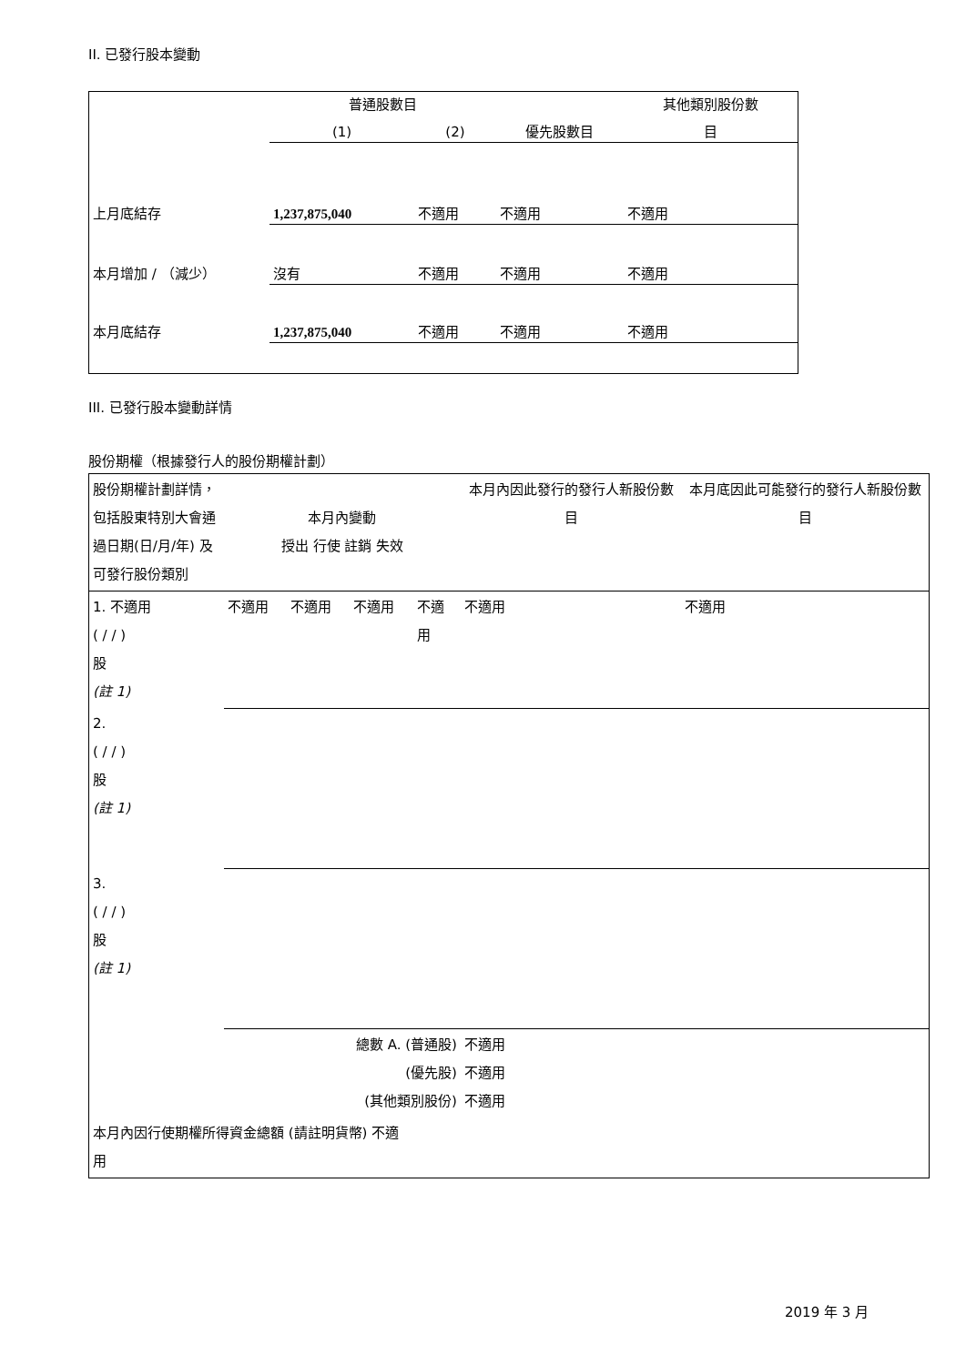II. 已發行股本變動
| | 普通股數目 | | | 其他類別股份數 |
| --- | --- | --- | --- | --- |
| | (1) | (2) | 優先股數目 | 目 |
| 上月底結存 | 1,237,875,040 | 不適用 | 不適用 | 不適用 |
| 本月增加 / （減少） | 沒有 | 不適用 | 不適用 | 不適用 |
| 本月底結存 | 1,237,875,040 | 不適用 | 不適用 | 不適用 |
III. 已發行股本變動詳情
股份期權（根據發行人的股份期權計劃）
| 股份期權計劃詳情，包括股東特別大會通過日期(日/月/年) 及可發行股份類別 | 本月內變動 授出 行使 註銷 失效 | | | | 本月內因此發行的發行人新股份數目 | 本月底因此可能發行的發行人新股份數目 |
| --- | --- | --- | --- | --- | --- | --- |
| 1. 不適用 ( / / ) 股 (註 1) | 不適用 | 不適用 | 不適用 | 不適用 | 不適用 | 不適用 |
| 2. ( / / ) 股 (註 1) | | | | | | |
| 3. ( / / ) 股 (註 1) | | | | | | |
| 總數 A. (普通股) (優先股) (其他類別股份) | | | | | 不適用 不適用 不適用 | |
| 本月內因行使期權所得資金總額 (請註明貨幣) 不適用 | | | | | | |
2019 年 3 月